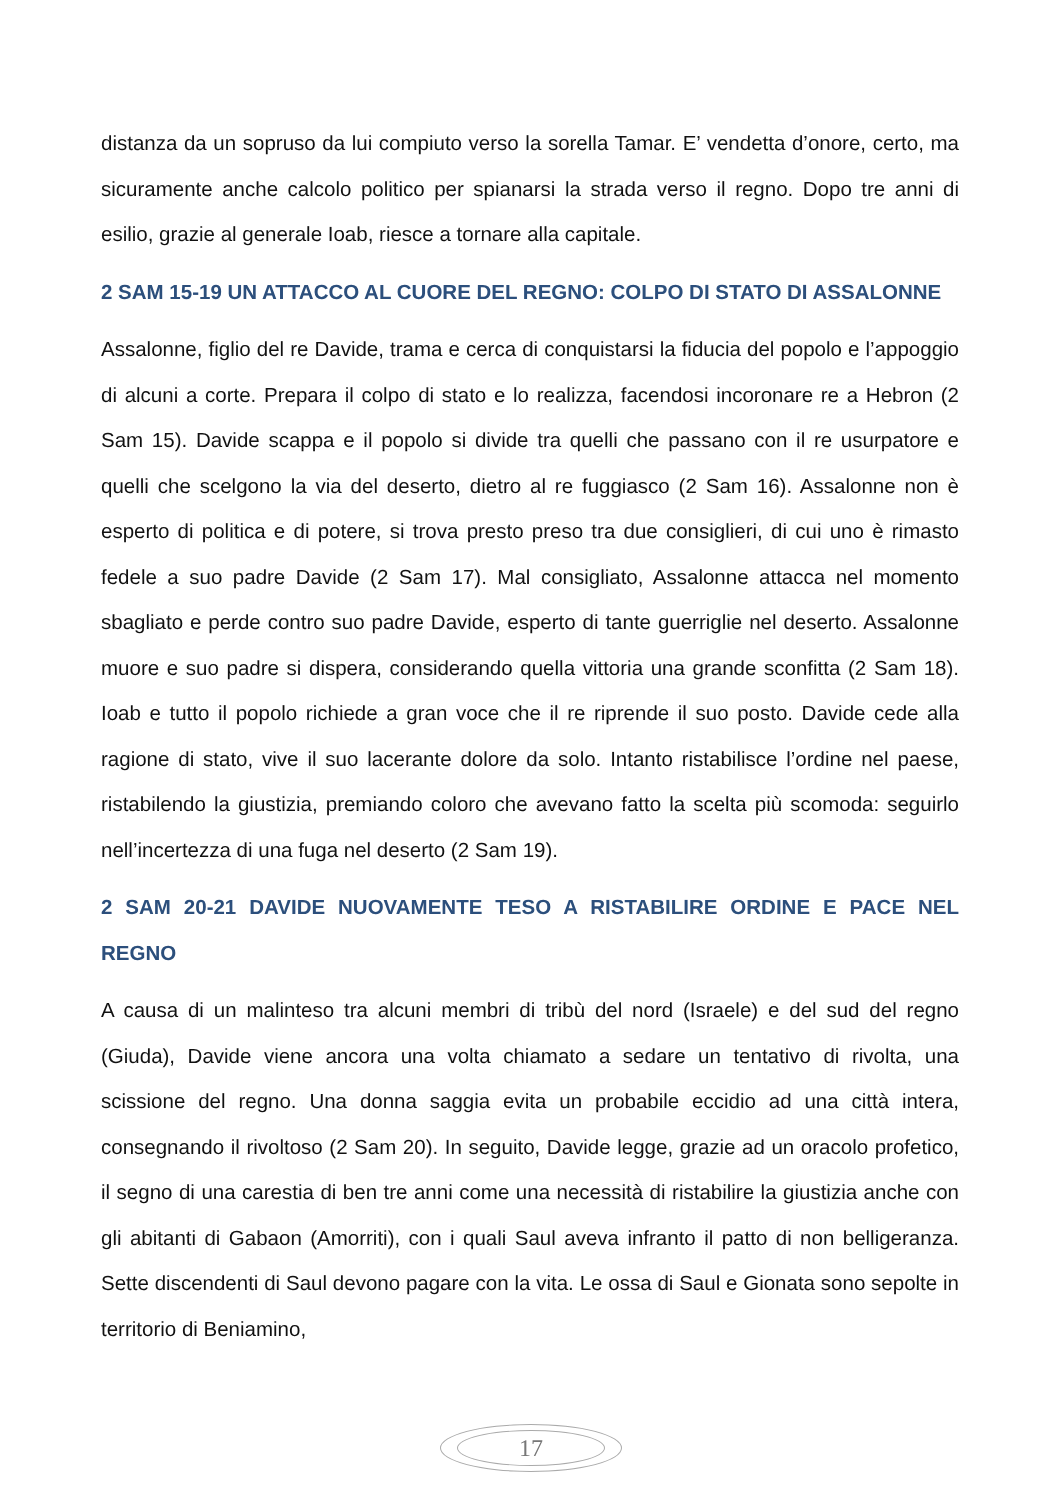distanza da un sopruso da lui compiuto verso la sorella Tamar. E’ vendetta d’onore, certo, ma sicuramente anche calcolo politico per spianarsi la strada verso il regno. Dopo tre anni di esilio, grazie al generale Ioab, riesce a tornare alla capitale.
2 SAM 15-19 UN ATTACCO AL CUORE DEL REGNO: COLPO DI STATO DI ASSALONNE
Assalonne, figlio del re Davide, trama e cerca di conquistarsi la fiducia del popolo e l’appoggio di alcuni a corte. Prepara il colpo di stato e lo realizza, facendosi incoronare re a Hebron (2 Sam 15). Davide scappa e il popolo si divide tra quelli che passano con il re usurpatore e quelli che scelgono la via del deserto, dietro al re fuggiasco (2 Sam 16). Assalonne non è esperto di politica e di potere, si trova presto preso tra due consiglieri, di cui uno è rimasto fedele a suo padre Davide (2 Sam 17). Mal consigliato, Assalonne attacca nel momento sbagliato e perde contro suo padre Davide, esperto di tante guerriglie nel deserto. Assalonne muore e suo padre si dispera, considerando quella vittoria una grande sconfitta (2 Sam 18). Ioab e tutto il popolo richiede a gran voce che il re riprende il suo posto. Davide cede alla ragione di stato, vive il suo lacerante dolore da solo. Intanto ristabilisce l’ordine nel paese, ristabilendo la giustizia, premiando coloro che avevano fatto la scelta più scomoda: seguirlo nell’incertezza di una fuga nel deserto (2 Sam 19).
2 SAM 20-21 DAVIDE NUOVAMENTE TESO A RISTABILIRE ORDINE E PACE NEL REGNO
A causa di un malinteso tra alcuni membri di tribù del nord (Israele) e del sud del regno (Giuda), Davide viene ancora una volta chiamato a sedare un tentativo di rivolta, una scissione del regno. Una donna saggia evita un probabile eccidio ad una città intera, consegnando il rivoltoso (2 Sam 20). In seguito, Davide legge, grazie ad un oracolo profetico, il segno di una carestia di ben tre anni come una necessità di ristabilire la giustizia anche con gli abitanti di Gabaon (Amorriti), con i quali Saul aveva infranto il patto di non belligeranza. Sette discendenti di Saul devono pagare con la vita. Le ossa di Saul e Gionata sono sepolte in territorio di Beniamino,
17